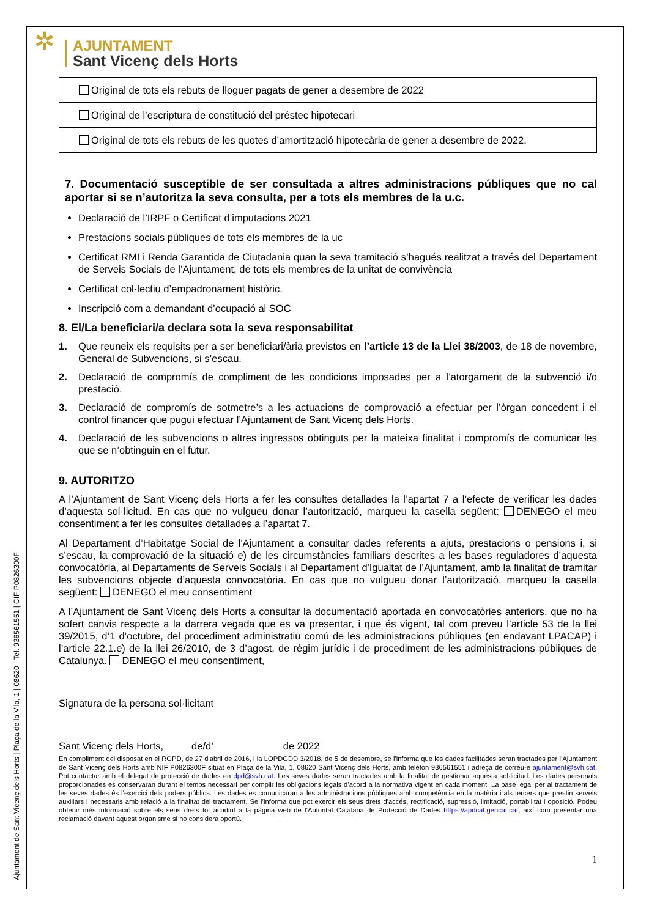Ajuntament de Sant Vicenç dels Horts | Plaça de la Vila, 1 | 08620 | Tel. 936561551 | CIF P0826300F
✲
AJUNTAMENT
Sant Vicenç dels Horts
| Original de tots els rebuts de lloguer pagats de gener a desembre de 2022 |
| Original de l’escriptura de constitució del préstec hipotecari |
| Original de tots els rebuts de les quotes d’amortització hipotecària de gener a desembre de 2022. |
7. Documentació susceptible de ser consultada a altres administracions públiques que no cal aportar si se n’autoritza la seva consulta, per a tots els membres de la u.c.
Declaració de l’IRPF o Certificat d’imputacions 2021
Prestacions socials públiques de tots els membres de la uc
Certificat RMI i Renda Garantida de Ciutadania quan la seva tramitació s’hagués realitzat a través del Departament de Serveis Socials de l’Ajuntament, de tots els membres de la unitat de convivència
Certificat col·lectiu d’empadronament històric.
Inscripció com a demandant d’ocupació al SOC
8. El/La beneficiari/a declara sota la seva responsabilitat
1. Que reuneix els requisits per a ser beneficiari/ària previstos en l’article 13 de la Llei 38/2003, de 18 de novembre, General de Subvencions, si s’escau.
2. Declaració de compromís de compliment de les condicions imposades per a l’atorgament de la subvenció i/o prestació.
3. Declaració de compromís de sotmetre’s a les actuacions de comprovació a efectuar per l’òrgan concedent i el control financer que pugui efectuar l’Ajuntament de Sant Vicenç dels Horts.
4. Declaració de les subvencions o altres ingressos obtinguts per la mateixa finalitat i compromís de comunicar les que se n’obtinguin en el futur.
9. AUTORITZO
A l’Ajuntament de Sant Vicenç dels Horts a fer les consultes detallades la l’apartat 7 a l’efecte de verificar les dades d’aquesta sol·licitud. En cas que no vulgueu donar l’autorització, marqueu la casella següent: DENEGO el meu consentiment a fer les consultes detallades a l’apartat 7.
Al Departament d’Habitatge Social de l'Ajuntament a consultar dades referents a ajuts, prestacions o pensions i, si s’escau, la comprovació de la situació e) de les circumstàncies familiars descrites a les bases reguladores d’aquesta convocatòria, al Departaments de Serveis Socials i al Departament d'Igualtat de l’Ajuntament, amb la finalitat de tramitar les subvencions objecte d’aquesta convocatòria. En cas que no vulgueu donar l’autorització, marqueu la casella següent: DENEGO el meu consentiment
A l’Ajuntament de Sant Vicenç dels Horts a consultar la documentació aportada en convocatòries anteriors, que no ha sofert canvis respecte a la darrera vegada que es va presentar, i que és vigent, tal com preveu l’article 53 de la llei 39/2015, d’1 d’octubre, del procediment administratiu comú de les administracions públiques (en endavant LPACAP) i l’article 22.1.e) de la llei 26/2010, de 3 d’agost, de règim jurídic i de procediment de les administracions públiques de Catalunya. DENEGO el meu consentiment,
Signatura de la persona sol·licitant
Sant Vicenç dels Horts, de/d’ de 2022
En compliment del disposat en el RGPD, de 27 d'abril de 2016, i la LOPDGDD 3/2018, de 5 de desembre, se l'informa que les dades facilitades seran tractades per l’Ajuntament de Sant Vicenç dels Horts amb NIF P0826300F situat en Plaça de la Vila, 1, 08620 Sant Vicenç dels Horts, amb telèfon 936561551 i adreça de correu-e ajuntament@svh.cat. Pot contactar amb el delegat de protecció de dades en dpd@svh.cat. Les seves dades seran tractades amb la finalitat de gestionar aquesta sol·licitud. Les dades personals proporcionades es conservaran durant el temps necessari per complir les obligacions legals d’acord a la normativa vigent en cada moment. La base legal per al tractament de les seves dades és l’exercici dels poders públics. Les dades es comunicaran a les administracions públiques amb competència en la matèria i als tercers que prestin serveis auxiliars i necessaris amb relació a la finalitat del tractament. Se l’informa que pot exercir els seus drets d'accés, rectificació, supressió, limitació, portabilitat i oposició. Podeu obtenir més informació sobre els seus drets tot acudint a la pàgina web de l’Autoritat Catalana de Protecció de Dades https://apdcat.gencat.cat, així com presentar una reclamació davant aquest organisme si ho considera oportú.
1